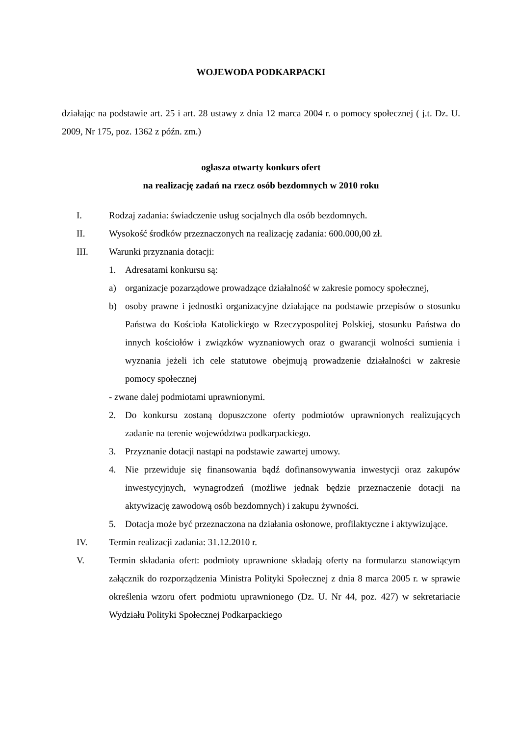WOJEWODA PODKARPACKI
działając na podstawie art. 25 i art. 28 ustawy z dnia 12 marca 2004 r. o pomocy społecznej ( j.t. Dz. U. 2009, Nr 175, poz. 1362 z późn. zm.)
ogłasza otwarty konkurs ofert
na realizację zadań na rzecz osób bezdomnych w 2010 roku
I. Rodzaj zadania: świadczenie usług socjalnych dla osób bezdomnych.
II. Wysokość środków przeznaczonych na realizację zadania: 600.000,00 zł.
III. Warunki przyznania dotacji:
1. Adresatami konkursu są:
a) organizacje pozarządowe prowadzące działalność w zakresie pomocy społecznej,
b) osoby prawne i jednostki organizacyjne działające na podstawie przepisów o stosunku Państwa do Kościoła Katolickiego w Rzeczypospolitej Polskiej, stosunku Państwa do innych kościołów i związków wyznaniowych oraz o gwarancji wolności sumienia i wyznania jeżeli ich cele statutowe obejmują prowadzenie działalności w zakresie pomocy społecznej
- zwane dalej podmiotami uprawnionymi.
2. Do konkursu zostaną dopuszczone oferty podmiotów uprawnionych realizujących zadanie na terenie województwa podkarpackiego.
3. Przyznanie dotacji nastąpi na podstawie zawartej umowy.
4. Nie przewiduje się finansowania bądź dofinansowywania inwestycji oraz zakupów inwestycyjnych, wynagrodzeń (możliwe jednak będzie przeznaczenie dotacji na aktywizację zawodową osób bezdomnych) i zakupu żywności.
5. Dotacja może być przeznaczona na działania osłonowe, profilaktyczne i aktywizujące.
IV. Termin realizacji zadania: 31.12.2010 r.
V. Termin składania ofert: podmioty uprawnione składają oferty na formularzu stanowiącym załącznik do rozporządzenia Ministra Polityki Społecznej z dnia 8 marca 2005 r. w sprawie określenia wzoru ofert podmiotu uprawnionego (Dz. U. Nr 44, poz. 427) w sekretariacie Wydziału Polityki Społecznej Podkarpackiego